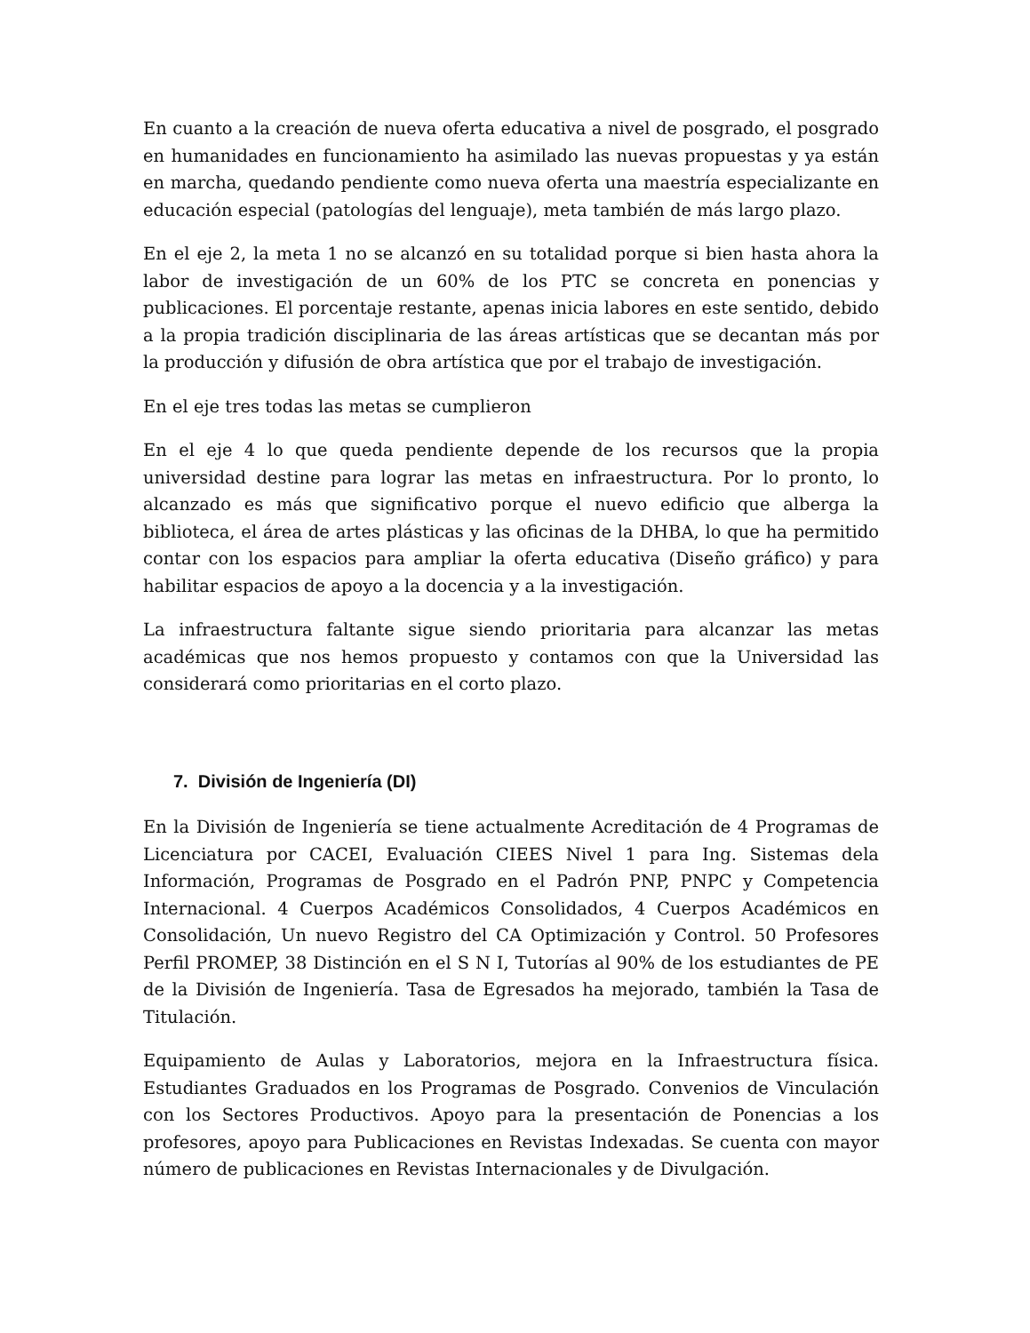En cuanto a la creación de nueva oferta educativa a nivel de posgrado, el posgrado en humanidades en funcionamiento ha asimilado las nuevas propuestas y ya están en marcha, quedando pendiente como nueva oferta una maestría especializante en educación especial (patologías del lenguaje), meta también de más largo plazo.
En el eje 2, la meta 1 no se alcanzó en su totalidad porque si bien hasta ahora la labor de investigación de un 60% de los PTC se concreta en ponencias y publicaciones. El porcentaje restante, apenas inicia labores en este sentido, debido a la propia tradición disciplinaria de las áreas artísticas que se decantan más por la producción y difusión de obra artística que por el trabajo de investigación.
En el eje tres todas las metas se cumplieron
En el eje 4 lo que queda pendiente depende de los recursos que la propia universidad destine para lograr las metas en infraestructura. Por lo pronto, lo alcanzado es más que significativo porque el nuevo edificio que alberga la biblioteca, el área de artes plásticas y las oficinas de la DHBA, lo que ha permitido contar con los espacios para ampliar la oferta educativa (Diseño gráfico) y para habilitar espacios de apoyo a la docencia y a la investigación.
La infraestructura faltante sigue siendo prioritaria para alcanzar las metas académicas que nos hemos propuesto y contamos con que la Universidad las considerará como prioritarias en el corto plazo.
7. División de Ingeniería (DI)
En la División de Ingeniería se tiene actualmente Acreditación de 4 Programas de Licenciatura por CACEI, Evaluación CIEES Nivel 1 para Ing. Sistemas dela Información, Programas de Posgrado en el Padrón PNP, PNPC y Competencia Internacional. 4 Cuerpos Académicos Consolidados, 4 Cuerpos Académicos en Consolidación, Un nuevo Registro del CA Optimización y Control. 50 Profesores Perfil PROMEP, 38 Distinción en el S N I, Tutorías al 90% de los estudiantes de PE de la División de Ingeniería. Tasa de Egresados ha mejorado, también la Tasa de Titulación.
Equipamiento de Aulas y Laboratorios, mejora en la Infraestructura física. Estudiantes Graduados en los Programas de Posgrado. Convenios de Vinculación con los Sectores Productivos. Apoyo para la presentación de Ponencias a los profesores, apoyo para Publicaciones en Revistas Indexadas. Se cuenta con mayor número de publicaciones en Revistas Internacionales y de Divulgación.